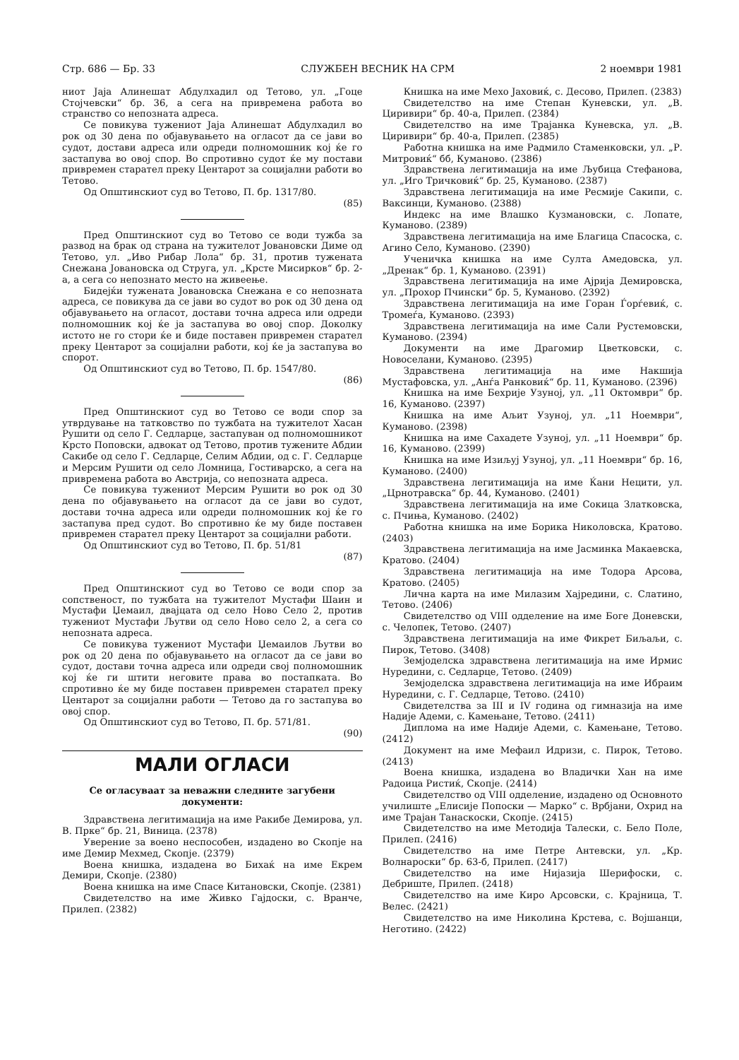Стр. 686 — Бр. 33 СЛУЖБЕН ВЕСНИК НА СРМ 2 ноември 1981
ниот Јаја Алинешат Абдулхадил од Тетово, ул. „Гоце Стојчевски“ бр. 36, а сега на привремена работа во странство со непозната адреса.
Се повикува тужениот Јаја Алинешат Абдулхадил во рок од 30 дена по објавувањето на огласот да се јави во судот, достави адреса или одреди полномошник кој ќе го застапува во овој спор. Во спротивно судот ќе му постави привремен старател преку Центарот за социјални работи во Тетово.
Од Општинскиот суд во Тетово, П. бр. 1317/80.
(85)
Пред Општинскиот суд во Тетово се води тужба за развод на брак од страна на тужителот Јовановски Диме од Тетово, ул. „Иво Рибар Лола“ бр. 31, против тужената Снежана Јовановска од Струга, ул. „Крсте Мисирков“ бр. 2-а, а сега со непознато место на живеење.
Бидејќи тужената Јовановска Снежана е со непозната адреса, се повикува да се јави во судот во рок од 30 дена од објавувањето на огласот, достави точна адреса или одреди полномошник кој ќе ја застапува во овој спор. Доколку истото не го стори ќе и биде поставен привремен старател преку Центарот за социјални работи, кој ќе ја застапува во спорот.
Од Општинскиот суд во Тетово, П. бр. 1547/80.
(86)
Пред Општинскиот суд во Тетово се води спор за утврдување на татковство по тужбата на тужителот Хасан Рушити од село Г. Седларце, застапуван од полномошникот Крсто Поповски, адвокат од Тетово, против тужените Абдии Сакибе од село Г. Седларце, Селим Абдии, од с. Г. Седларце и Мерсим Рушити од село Ломница, Гостиварско, а сега на привремена работа во Австрија, со непозната адреса.
Се повикува тужениот Мерсим Рушити во рок од 30 дена по објавувањето на огласот да се јави во судот, достави точна адреса или одреди полномошник кој ќе го застапува пред судот. Во спротивно ќе му биде поставен привремен старател преку Центарот за социјални работи.
Од Општинскиот суд во Тетово, П. бр. 51/81
(87)
Пред Општинскиот суд во Тетово се води спор за сопственост, по тужбата на тужителот Мустафи Шаин и Мустафи Џемаил, двајцата од село Ново Село 2, против тужениот Мустафи Љутви од село Ново село 2, а сега со непозната адреса.
Се повикува тужениот Мустафи Џемаилов Љутви во рок од 20 дена по објавувањето на огласот да се јави во судот, достави точна адреса или одреди свој полномошник кој ќе ги штити неговите права во постапката. Во спротивно ќе му биде поставен привремен старател преку Центарот за социјални работи — Тетово да го застапува во овој спор.
Од Општинскиот суд во Тетово, П. бр. 571/81.
(90)
МАЛИ ОГЛАСИ
Се огласуваат за неважни следните загубени документи:
Здравствена легитимација на име Ракибе Демирова, ул. В. Прке“ бр. 21, Виница. (2378)
Уверение за воено неспособен, издадено во Скопје на име Демир Мехмед, Скопје. (2379)
Воена книшка, издадена во Бихаќ на име Екрем Демири, Скопје. (2380)
Воена книшка на име Спасе Китановски, Скопје. (2381)
Свидетелство на име Живко Гајдоски, с. Вранче, Прилеп. (2382)
Книшка на име Мехо Јаховиќ, с. Десово, Прилеп. (2383)
Свидетелство на име Степан Куневски, ул. „В. Циривири“ бр. 40-а, Прилеп. (2384)
Свидетелство на име Трајанка Куневска, ул. „В. Циривири“ бр. 40-а, Прилеп. (2385)
Работна книшка на име Радмило Стаменковски, ул. „Р. Митровиќ“ бб, Куманово. (2386)
Здравствена легитимација на име Љубица Стефанова, ул. „Иго Тричковиќ“ бр. 25, Куманово. (2387)
Здравствена легитимација на име Ресмије Сакипи, с. Ваксинци, Куманово. (2388)
Индекс на име Влашко Кузмановски, с. Лопате, Куманово. (2389)
Здравствена легитимација на име Благица Спасоска, с. Агино Село, Куманово. (2390)
Ученичка книшка на име Султа Амедовска, ул. „Дренак“ бр. 1, Куманово. (2391)
Здравствена легитимација на име Ајрија Демировска, ул. „Прохор Пчински“ бр. 5, Куманово. (2392)
Здравствена легитимација на име Горан Ѓорѓевиќ, с. Тромеѓа, Куманово. (2393)
Здравствена легитимација на име Сали Рустемовски, Куманово. (2394)
Документи на име Драгомир Цветковски, с. Новоселани, Куманово. (2395)
Здравствена легитимација на име Накшија Мустафовска, ул. „Анѓа Ранковиќ“ бр. 11, Куманово. (2396)
Книшка на име Бехрије Узуној, ул. „11 Октомври“ бр. 16, Куманово. (2397)
Книшка на име Аљит Узуној, ул. „11 Ноември“, Куманово. (2398)
Книшка на име Сахадете Узуној, ул. „11 Ноември“ бр. 16, Куманово. (2399)
Книшка на име Изиљуј Узуној, ул. „11 Ноември“ бр. 16, Куманово. (2400)
Здравствена легитимација на име Ќани Нецити, ул. „Црнотравска“ бр. 44, Куманово. (2401)
Здравствена легитимација на име Сокица Златковска, с. Пчиња, Куманово. (2402)
Работна книшка на име Борика Николовска, Кратово. (2403)
Здравствена легитимација на име Јасминка Макаевска, Кратово. (2404)
Здравствена легитимација на име Тодора Арсова, Кратово. (2405)
Лична карта на име Милазим Хајредини, с. Слатино, Тетово. (2406)
Свидетелство од VIII одделение на име Боге Доневски, с. Челопек, Тетово. (2407)
Здравствена легитимација на име Фикрет Биљаљи, с. Пирок, Тетово. (3408)
Земјоделска здравствена легитимација на име Ирмис Нуредини, с. Седларце, Тетово. (2409)
Земјоделска здравствена легитимација на име Ибраим Нуредини, с. Г. Седларце, Тетово. (2410)
Свидетелства за III и IV година од гимназија на име Надије Адеми, с. Камењане, Тетово. (2411)
Диплома на име Надије Адеми, с. Камењане, Тетово. (2412)
Документ на име Мефаил Идризи, с. Пирок, Тетово. (2413)
Воена книшка, издадена во Владички Хан на име Радоица Ристиќ, Скопје. (2414)
Свидетелство од VIII одделение, издадено од Основното училиште „Елисије Попоски — Марко“ с. Врбјани, Охрид на име Трајан Танаскоски, Скопје. (2415)
Свидетелство на име Методија Талески, с. Бело Поле, Прилеп. (2416)
Свидетелство на име Петре Антевски, ул. „Кр. Волнароски“ бр. 63-б, Прилеп. (2417)
Свидетелство на име Нијазија Шерифоски, с. Дебриште, Прилеп. (2418)
Свидетелство на име Киро Арсовски, с. Крајница, Т. Велес. (2421)
Свидетелство на име Николина Крстева, с. Војшанци, Неготино. (2422)